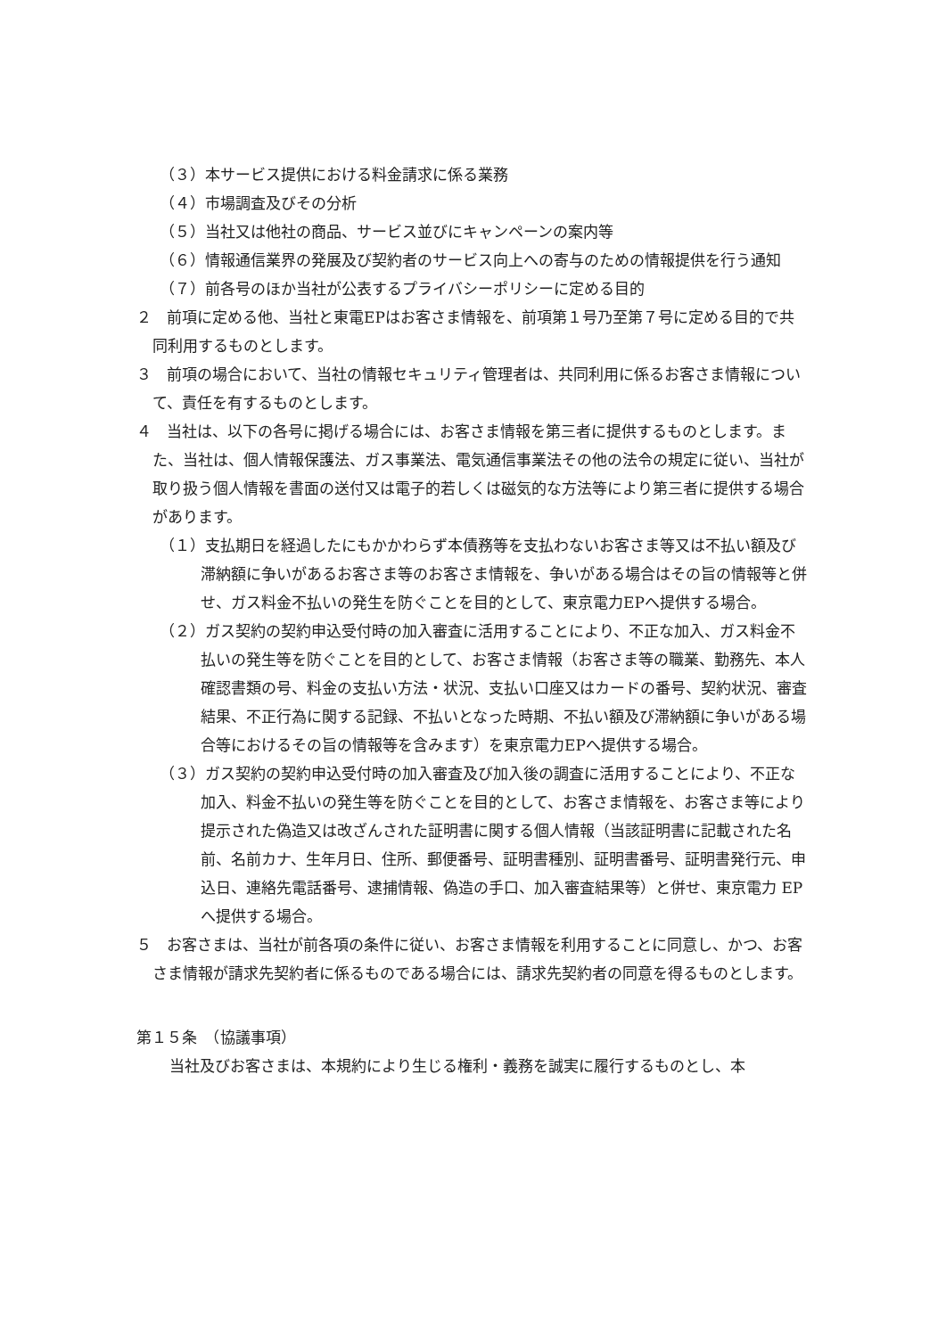（３）本サービス提供における料金請求に係る業務
（４）市場調査及びその分析
（５）当社又は他社の商品、サービス並びにキャンペーンの案内等
（６）情報通信業界の発展及び契約者のサービス向上への寄与のための情報提供を行う通知
（７）前各号のほか当社が公表するプライバシーポリシーに定める目的
２　前項に定める他、当社と東電EPはお客さま情報を、前項第１号乃至第７号に定める目的で共同利用するものとします。
３　前項の場合において、当社の情報セキュリティ管理者は、共同利用に係るお客さま情報について、責任を有するものとします。
４　当社は、以下の各号に掲げる場合には、お客さま情報を第三者に提供するものとします。また、当社は、個人情報保護法、ガス事業法、電気通信事業法その他の法令の規定に従い、当社が取り扱う個人情報を書面の送付又は電子的若しくは磁気的な方法等により第三者に提供する場合があります。
（１）支払期日を経過したにもかかわらず本債務等を支払わないお客さま等又は不払い額及び滞納額に争いがあるお客さま等のお客さま情報を、争いがある場合はその旨の情報等と併せ、ガス料金不払いの発生を防ぐことを目的として、東京電力EPへ提供する場合。
（２）ガス契約の契約申込受付時の加入審査に活用することにより、不正な加入、ガス料金不払いの発生等を防ぐことを目的として、お客さま情報（お客さま等の職業、勤務先、本人確認書類の号、料金の支払い方法・状況、支払い口座又はカードの番号、契約状況、審査結果、不正行為に関する記録、不払いとなった時期、不払い額及び滞納額に争いがある場合等におけるその旨の情報等を含みます）を東京電力EPへ提供する場合。
（３）ガス契約の契約申込受付時の加入審査及び加入後の調査に活用することにより、不正な加入、料金不払いの発生等を防ぐことを目的として、お客さま情報を、お客さま等により提示された偽造又は改ざんされた証明書に関する個人情報（当該証明書に記載された名前、名前カナ、生年月日、住所、郵便番号、証明書種別、証明書番号、証明書発行元、申込日、連絡先電話番号、逮捕情報、偽造の手口、加入審査結果等）と併せ、東京電力 EP へ提供する場合。
５　お客さまは、当社が前各項の条件に従い、お客さま情報を利用することに同意し、かつ、お客さま情報が請求先契約者に係るものである場合には、請求先契約者の同意を得るものとします。
第１５条　（協議事項）
当社及びお客さまは、本規約により生じる権利・義務を誠実に履行するものとし、本